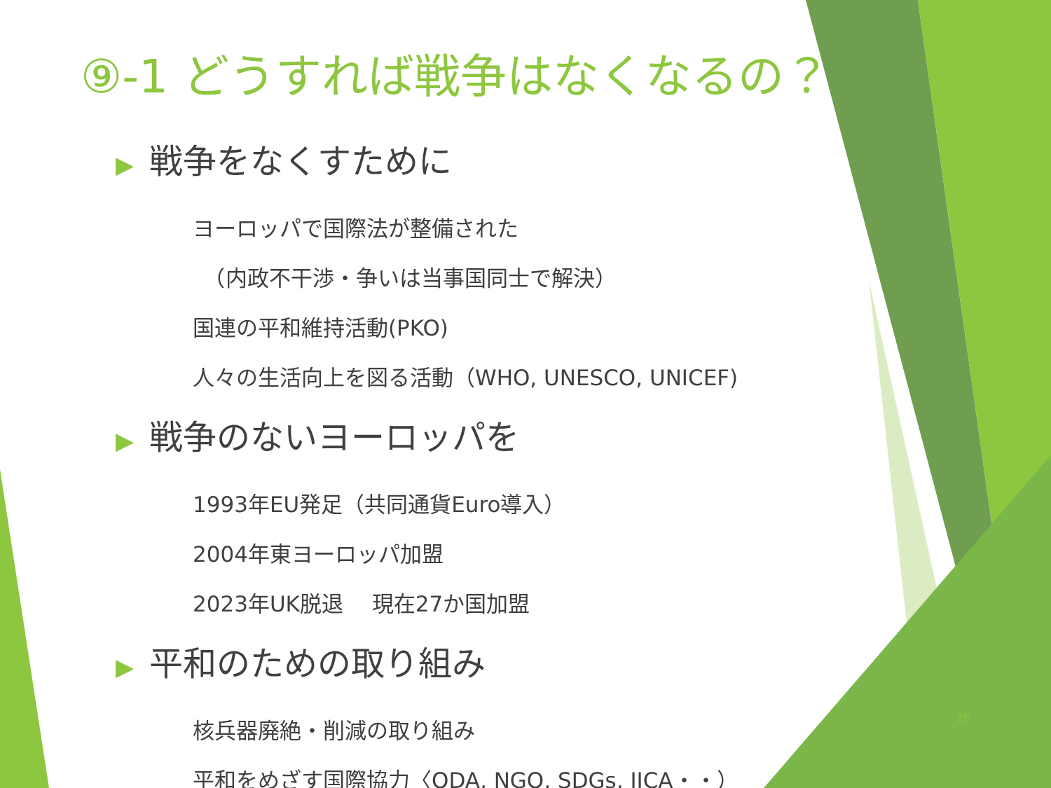⑨-1 どうすれば戦争はなくなるの？
▶ 戦争をなくすために
ヨーロッパで国際法が整備された
　（内政不干渉・争いは当事国同士で解決）
国連の平和維持活動(PKO)
人々の生活向上を図る活動（WHO, UNESCO, UNICEF)
▶ 戦争のないヨーロッパを
1993年EU発足（共同通貨Euro導入）
2004年東ヨーロッパ加盟
2023年UK脱退　 現在27か国加盟
▶ 平和のための取り組み
核兵器廃絶・削減の取り組み
平和をめざす国際協力〈ODA, NGO, SDGs, JICA・・）
20